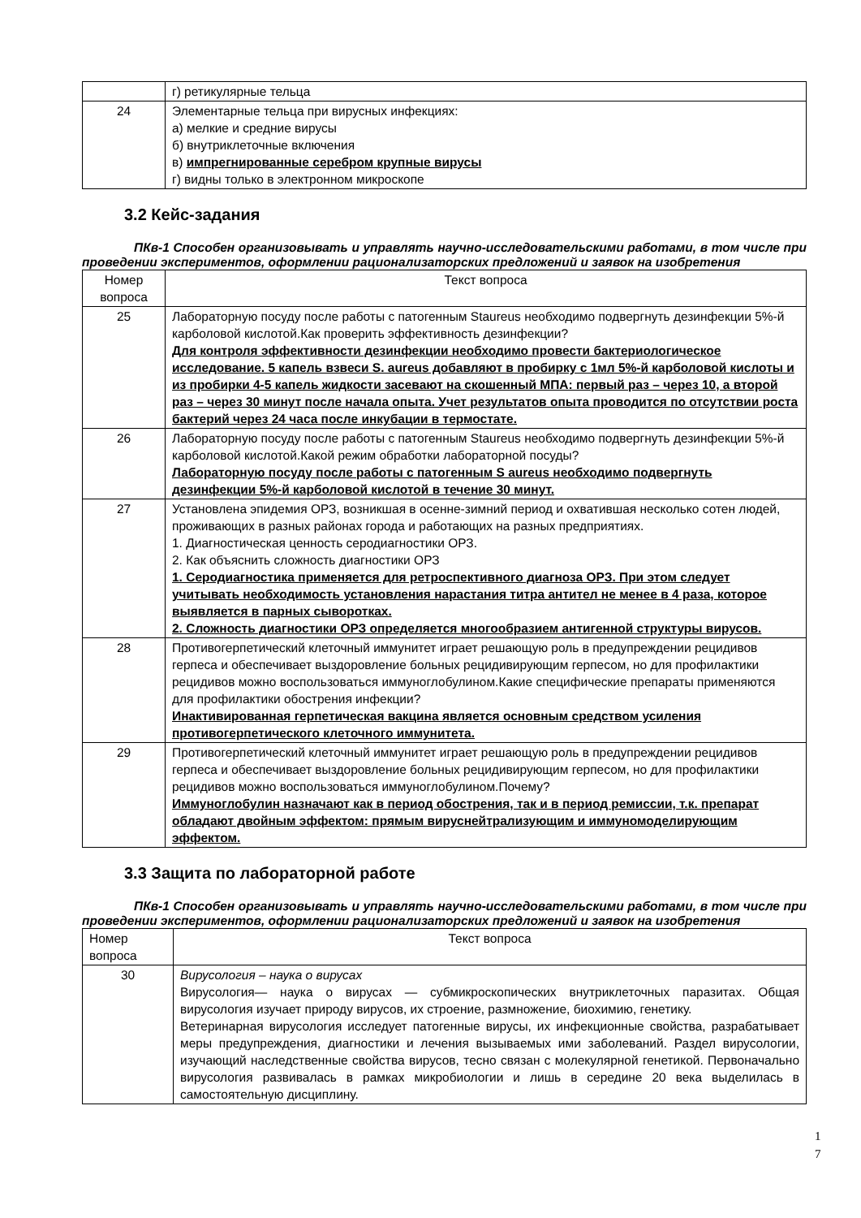| | г) ретикулярные тельца |
| 24 | Элементарные тельца при вирусных инфекциях: а) мелкие и средние вирусы б) внутриклеточные включения в) импрегнированные серебром крупные вирусы г) видны только в электронном микроскопе |
3.2 Кейс-задания
ПКв-1 Способен организовывать и управлять научно-исследовательскими работами, в том числе при проведении экспериментов, оформлении рационализаторских предложений и заявок на изобретения
| Номер вопроса | Текст вопроса |
| --- | --- |
| 25 | Лабораторную посуду после работы с патогенным Staureus необходимо подвергнуть дезинфекции 5%-й карболовой кислотой.Как проверить эффективность дезинфекции? Для контроля эффективности дезинфекции необходимо провести бактериологическое исследование. 5 капель взвеси S. aureus добавляют в пробирку с 1мл 5%-й карболовой кислоты и из пробирки 4-5 капель жидкости засевают на скошенный МПА: первый раз – через 10, а второй раз – через 30 минут после начала опыта. Учет результатов опыта проводится по отсутствии роста бактерий через 24 часа после инкубации в термостате. |
| 26 | Лабораторную посуду после работы с патогенным Staureus необходимо подвергнуть дезинфекции 5%-й карболовой кислотой.Какой режим обработки лабораторной посуды? Лабораторную посуду после работы с патогенным S aureus необходимо подвергнуть дезинфекции 5%-й карболовой кислотой в течение 30 минут. |
| 27 | Установлена эпидемия ОРЗ, возникшая в осенне-зимний период и охватившая несколько сотен людей, проживающих в разных районах города и работающих на разных предприятиях. 1. Диагностическая ценность серодиагностики ОРЗ. 2. Как объяснить сложность диагностики ОРЗ 1. Серодиагностика применяется для ретроспективного диагноза ОРЗ. При этом следует учитывать необходимость установления нарастания титра антител не менее в 4 раза, которое выявляется в парных сыворотках. 2. Сложность диагностики ОРЗ определяется многообразием антигенной структуры вирусов. |
| 28 | Противогерпетический клеточный иммунитет играет решающую роль в предупреждении рецидивов герпеса и обеспечивает выздоровление больных рецидивирующим герпесом, но для профилактики рецидивов можно воспользоваться иммуноглобулином.Какие специфические препараты применяются для профилактики обострения инфекции? Инактивированная герпетическая вакцина является основным средством усиления противогерпетического клеточного иммунитета. |
| 29 | Противогерпетический клеточный иммунитет играет решающую роль в предупреждении рецидивов герпеса и обеспечивает выздоровление больных рецидивирующим герпесом, но для профилактики рецидивов можно воспользоваться иммуноглобулином.Почему? Иммуноглобулин назначают как в период обострения, так и в период ремиссии, т.к. препарат обладают двойным эффектом: прямым вируснейтрализующим и иммуномоделирующим эффектом. |
3.3 Защита по лабораторной работе
ПКв-1 Способен организовывать и управлять научно-исследовательскими работами, в том числе при проведении экспериментов, оформлении рационализаторских предложений и заявок на изобретения
| Номер вопроса | Текст вопроса |
| --- | --- |
| 30 | Вирусология – наука о вирусах Вирусология— наука о вирусах — субмикроскопических внутриклеточных паразитах. Общая вирусология изучает природу вирусов, их строение, размножение, биохимию, генетику. Ветеринарная вирусология исследует патогенные вирусы, их инфекционные свойства, разрабатывает меры предупреждения, диагностики и лечения вызываемых ими заболеваний. Раздел вирусологии, изучающий наследственные свойства вирусов, тесно связан с молекулярной генетикой. Первоначально вирусология развивалась в рамках микробиологии и лишь в середине 20 века выделилась в самостоятельную дисциплину. |
1
7